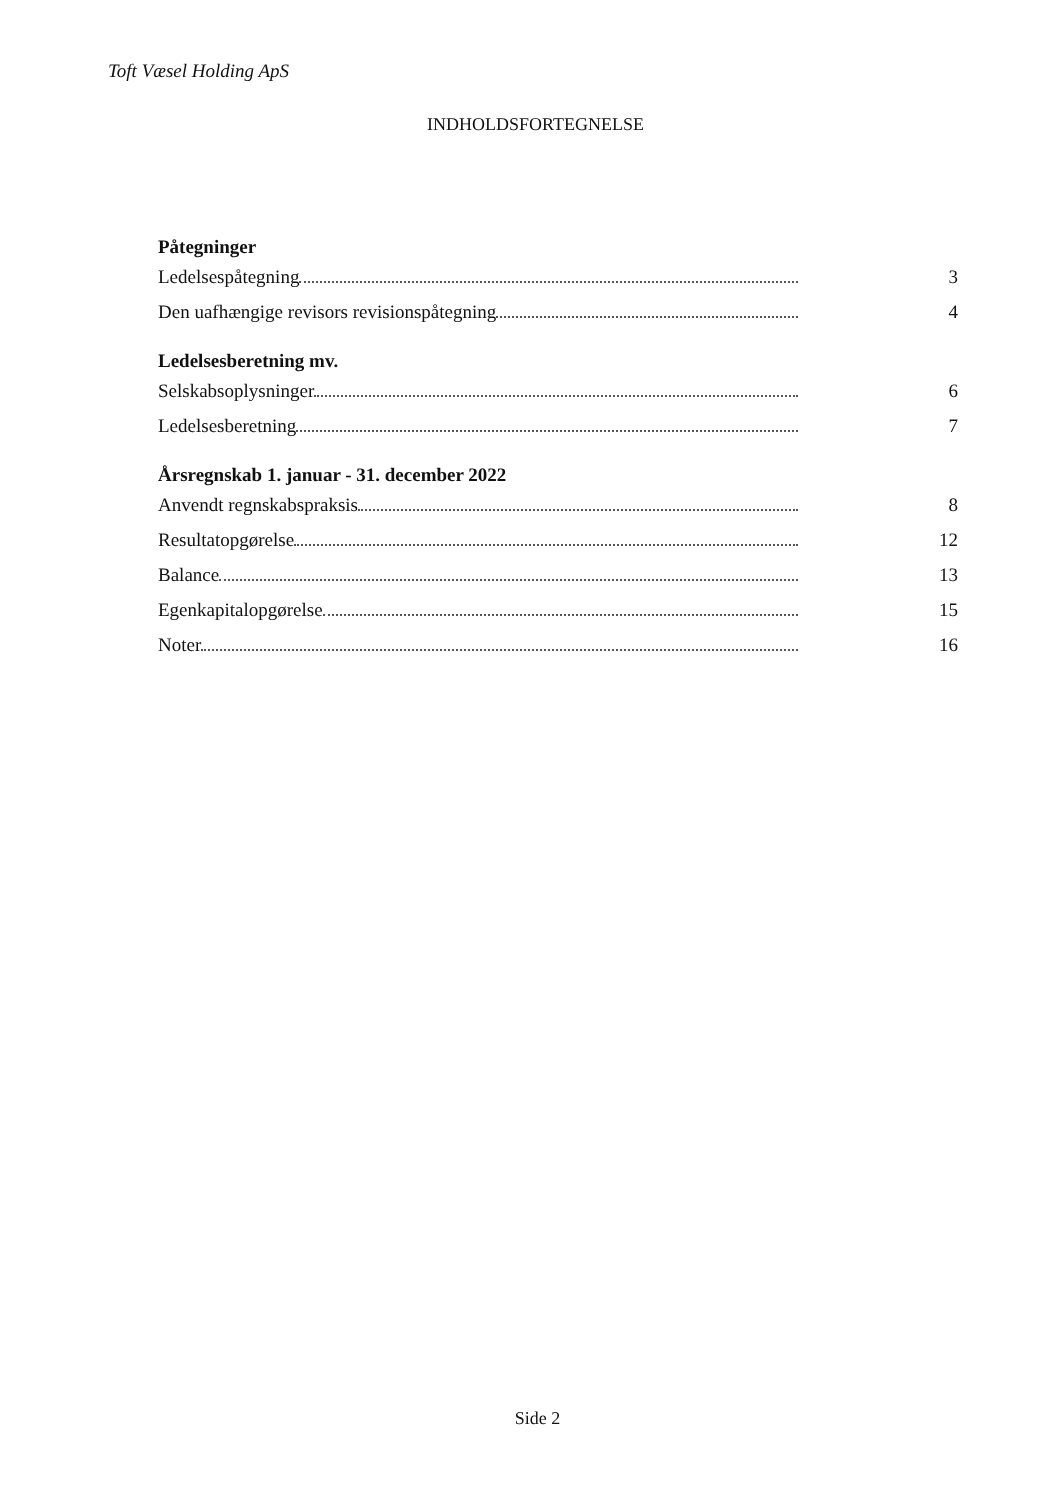Toft Væsel Holding ApS
INDHOLDSFORTEGNELSE
Påtegninger
Ledelsespåtegning 3
Den uafhængige revisors revisionspåtegning 4
Ledelsesberetning mv.
Selskabsoplysninger 6
Ledelsesberetning 7
Årsregnskab 1. januar - 31. december 2022
Anvendt regnskabspraksis 8
Resultatopgørelse 12
Balance 13
Egenkapitalopgørelse 15
Noter 16
Side 2